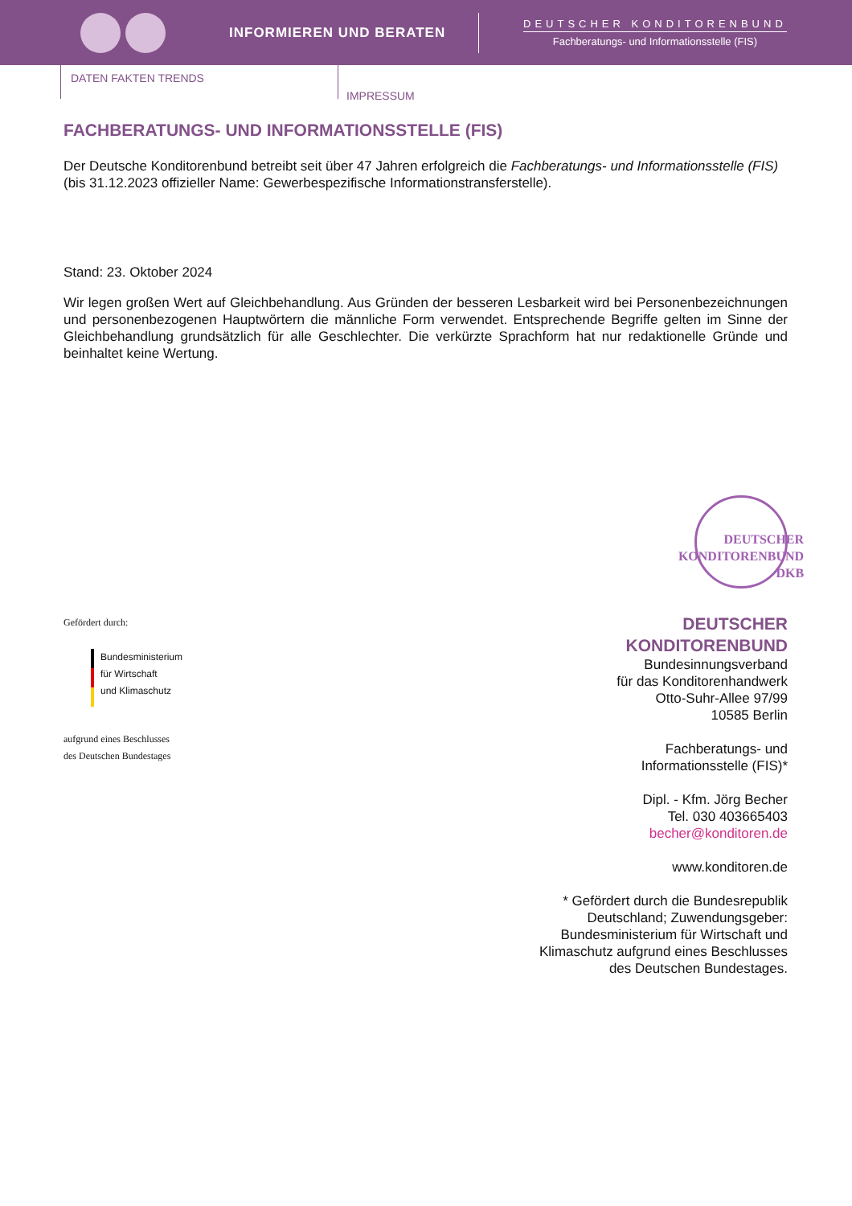INFORMIEREN UND BERATEN
DEUTSCHER KONDITORENBUND
Fachberatungs- und Informationsstelle (FIS)
DATEN FAKTEN TRENDS
IMPRESSUM
FACHBERATUNGS- UND INFORMATIONSSTELLE (FIS)
Der Deutsche Konditorenbund betreibt seit über 47 Jahren erfolgreich die Fachberatungs- und Informationsstelle (FIS) (bis 31.12.2023 offizieller Name: Gewerbespezifische Informationstransferstelle).
Stand: 23. Oktober 2024
Wir legen großen Wert auf Gleichbehandlung. Aus Gründen der besseren Lesbarkeit wird bei Personenbezeichnungen und personenbezogenen Hauptwörtern die männliche Form verwendet. Entsprechende Begriffe gelten im Sinne der Gleichbehandlung grundsätzlich für alle Geschlechter. Die verkürzte Sprachform hat nur redaktionelle Gründe und beinhaltet keine Wertung.
Gefördert durch:
Bundesministerium
für Wirtschaft
und Klimaschutz
aufgrund eines Beschlusses
des Deutschen Bundestages
DEUTSCHER KONDITORENBUND DKB
DEUTSCHER
KONDITORENBUND
Bundesinnungsverband
für das Konditorenhandwerk
Otto-Suhr-Allee 97/99
10585 Berlin
Fachberatungs- und
Informationsstelle (FIS)*
Dipl. - Kfm. Jörg Becher
Tel. 030 403665403
becher@konditoren.de
www.konditoren.de
* Gefördert durch die Bundesrepublik
Deutschland; Zuwendungsgeber:
Bundesministerium für Wirtschaft und
Klimaschutz aufgrund eines Beschlusses
des Deutschen Bundestages.